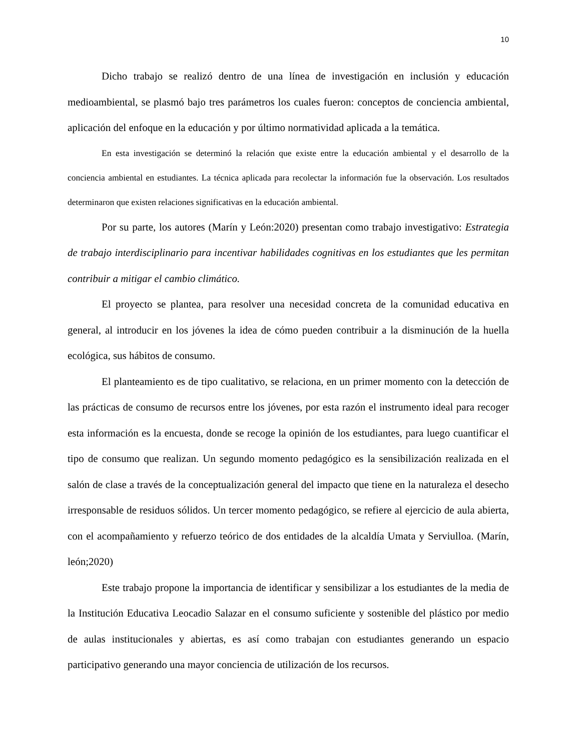10
Dicho trabajo se realizó dentro de una línea de investigación en inclusión y educación medioambiental, se plasmó bajo tres parámetros los cuales fueron: conceptos de conciencia ambiental, aplicación del enfoque en la educación y por último normatividad aplicada a la temática.
En esta investigación se determinó la relación que existe entre la educación ambiental y el desarrollo de la conciencia ambiental en estudiantes. La técnica aplicada para recolectar la información fue la observación. Los resultados determinaron que existen relaciones significativas en la educación ambiental.
Por su parte, los autores (Marín y León:2020) presentan como trabajo investigativo: Estrategia de trabajo interdisciplinario para incentivar habilidades cognitivas en los estudiantes que les permitan contribuir a mitigar el cambio climático.
El proyecto se plantea, para resolver una necesidad concreta de la comunidad educativa en general, al introducir en los jóvenes la idea de cómo pueden contribuir a la disminución de la huella ecológica, sus hábitos de consumo.
El planteamiento es de tipo cualitativo, se relaciona, en un primer momento con la detección de las prácticas de consumo de recursos entre los jóvenes, por esta razón el instrumento ideal para recoger esta información es la encuesta, donde se recoge la opinión de los estudiantes, para luego cuantificar el tipo de consumo que realizan. Un segundo momento pedagógico es la sensibilización realizada en el salón de clase a través de la conceptualización general del impacto que tiene en la naturaleza el desecho irresponsable de residuos sólidos. Un tercer momento pedagógico, se refiere al ejercicio de aula abierta, con el acompañamiento y refuerzo teórico de dos entidades de la alcaldía Umata y Serviulloa. (Marín, león;2020)
Este trabajo propone la importancia de identificar y sensibilizar a los estudiantes de la media de la Institución Educativa Leocadio Salazar en el consumo suficiente y sostenible del plástico por medio de aulas institucionales y abiertas, es así como trabajan con estudiantes generando un espacio participativo generando una mayor conciencia de utilización de los recursos.